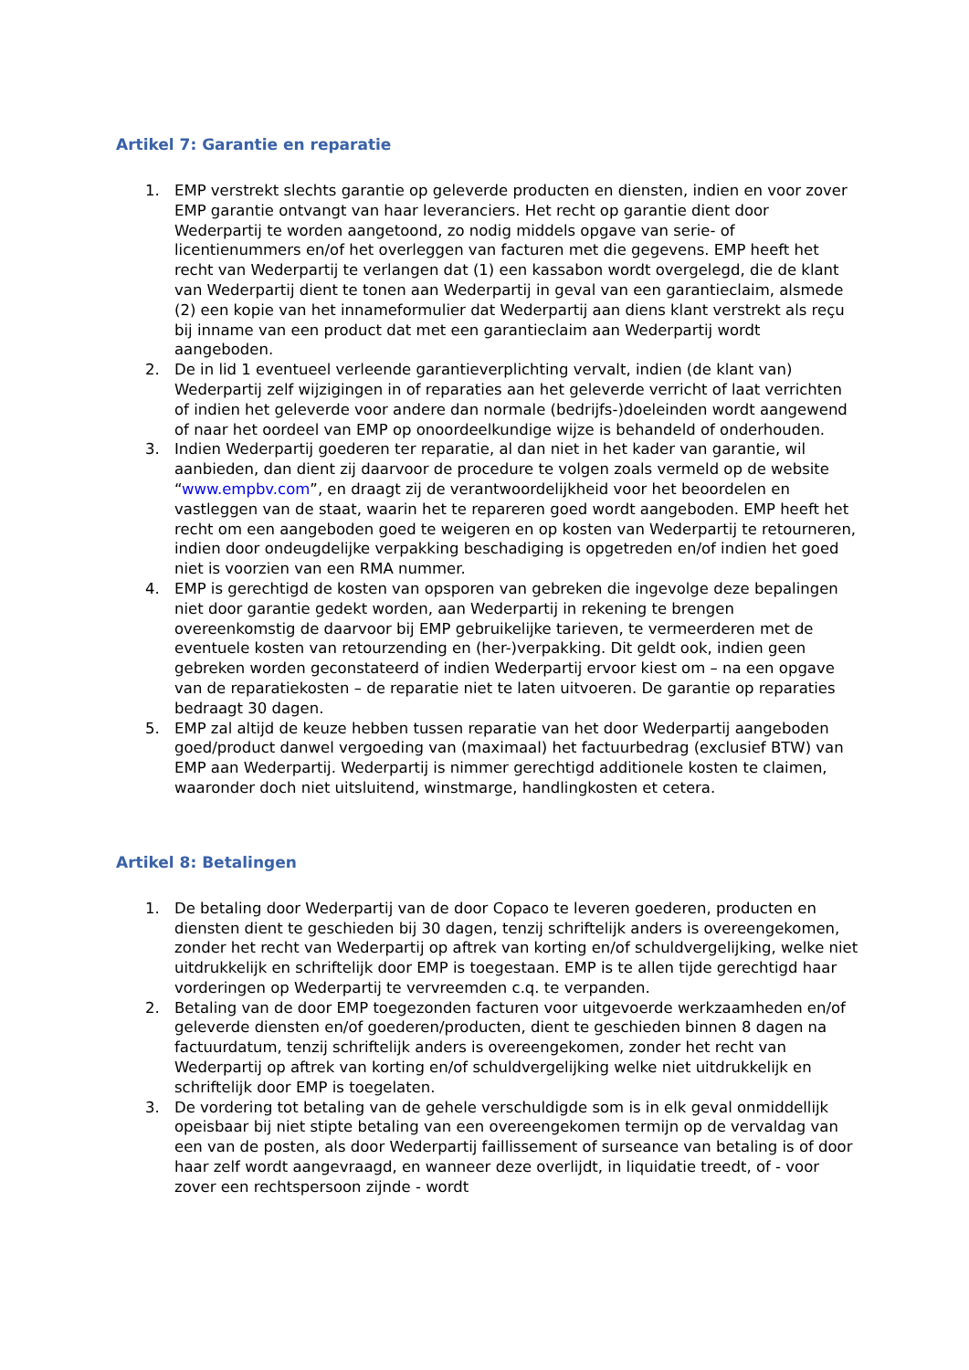Artikel 7: Garantie en reparatie
1. EMP verstrekt slechts garantie op geleverde producten en diensten, indien en voor zover EMP garantie ontvangt van haar leveranciers. Het recht op garantie dient door Wederpartij te worden aangetoond, zo nodig middels opgave van serie- of licentienummers en/of het overleggen van facturen met die gegevens. EMP heeft het recht van Wederpartij te verlangen dat (1) een kassabon wordt overgelegd, die de klant van Wederpartij dient te tonen aan Wederpartij in geval van een garantieclaim, alsmede (2) een kopie van het innameformulier dat Wederpartij aan diens klant verstrekt als reçu bij inname van een product dat met een garantieclaim aan Wederpartij wordt aangeboden.
2. De in lid 1 eventueel verleende garantieverplichting vervalt, indien (de klant van) Wederpartij zelf wijzigingen in of reparaties aan het geleverde verricht of laat verrichten of indien het geleverde voor andere dan normale (bedrijfs-)doeleinden wordt aangewend of naar het oordeel van EMP op onoordeelkundige wijze is behandeld of onderhouden.
3. Indien Wederpartij goederen ter reparatie, al dan niet in het kader van garantie, wil aanbieden, dan dient zij daarvoor de procedure te volgen zoals vermeld op de website “www.empbv.com”, en draagt zij de verantwoordelijkheid voor het beoordelen en vastleggen van de staat, waarin het te repareren goed wordt aangeboden. EMP heeft het recht om een aangeboden goed te weigeren en op kosten van Wederpartij te retourneren, indien door ondeugdelijke verpakking beschadiging is opgetreden en/of indien het goed niet is voorzien van een RMA nummer.
4. EMP is gerechtigd de kosten van opsporen van gebreken die ingevolge deze bepalingen niet door garantie gedekt worden, aan Wederpartij in rekening te brengen overeenkomstig de daarvoor bij EMP gebruikelijke tarieven, te vermeerderen met de eventuele kosten van retourzending en (her-)verpakking. Dit geldt ook, indien geen gebreken worden geconstateerd of indien Wederpartij ervoor kiest om – na een opgave van de reparatiekosten – de reparatie niet te laten uitvoeren. De garantie op reparaties bedraagt 30 dagen.
5. EMP zal altijd de keuze hebben tussen reparatie van het door Wederpartij aangeboden goed/product danwel vergoeding van (maximaal) het factuurbedrag (exclusief BTW) van EMP aan Wederpartij. Wederpartij is nimmer gerechtigd additionele kosten te claimen, waaronder doch niet uitsluitend, winstmarge, handlingkosten et cetera.
Artikel 8: Betalingen
1. De betaling door Wederpartij van de door Copaco te leveren goederen, producten en diensten dient te geschieden bij 30 dagen, tenzij schriftelijk anders is overeengekomen, zonder het recht van Wederpartij op aftrek van korting en/of schuldvergelijking, welke niet uitdrukkelijk en schriftelijk door EMP is toegestaan. EMP is te allen tijde gerechtigd haar vorderingen op Wederpartij te vervreemden c.q. te verpanden.
2. Betaling van de door EMP toegezonden facturen voor uitgevoerde werkzaamheden en/of geleverde diensten en/of goederen/producten, dient te geschieden binnen 8 dagen na factuurdatum, tenzij schriftelijk anders is overeengekomen, zonder het recht van Wederpartij op aftrek van korting en/of schuldvergelijking welke niet uitdrukkelijk en schriftelijk door EMP is toegelaten.
3. De vordering tot betaling van de gehele verschuldigde som is in elk geval onmiddellijk opeisbaar bij niet stipte betaling van een overeengekomen termijn op de vervaldag van een van de posten, als door Wederpartij faillissement of surseance van betaling is of door haar zelf wordt aangevraagd, en wanneer deze overlijdt, in liquidatie treedt, of - voor zover een rechtspersoon zijnde - wordt